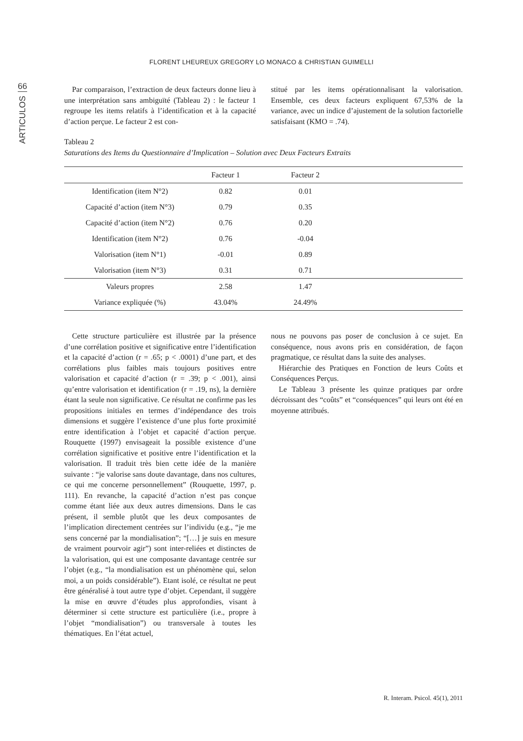FLORENT LHEUREUX GREGORY LO MONACO & CHRISTIAN GUIMELLI
66
ARTICULOS
Par comparaison, l’extraction de deux facteurs donne lieu à une interprétation sans ambiguïté (Tableau 2) : le facteur 1 regroupe les items relatifs à l’identification et à la capacité d’action perçue. Le facteur 2 est con-
stitué par les items opérationnalisant la valorisation. Ensemble, ces deux facteurs expliquent 67,53% de la variance, avec un indice d’ajustement de la solution factorielle satisfaisant (KMO = .74).
Tableau 2
Saturations des Items du Questionnaire d’Implication – Solution avec Deux Facteurs Extraits
| | Facteur 1 | Facteur 2 | |
| --- | --- | --- | --- |
| Identification (item N°2) | 0.82 | 0.01 | |
| Capacité d’action (item N°3) | 0.79 | 0.35 | |
| Capacité d’action (item N°2) | 0.76 | 0.20 | |
| Identification (item N°2) | 0.76 | -0.04 | |
| Valorisation (item N°1) | -0.01 | 0.89 | |
| Valorisation (item N°3) | 0.31 | 0.71 | |
| Valeurs propres | 2.58 | 1.47 | |
| Variance expliquée (%) | 43.04% | 24.49% | |
Cette structure particulière est illustrée par la présence d’une corrélation positive et significative entre l’identification et la capacité d’action (r = .65; p < .0001) d’une part, et des corrélations plus faibles mais toujours positives entre valorisation et capacité d’action (r = .39; p < .001), ainsi qu’entre valorisation et identification (r = .19, ns), la dernière étant la seule non significative. Ce résultat ne confirme pas les propositions initiales en termes d’indépendance des trois dimensions et suggère l’existence d’une plus forte proximité entre identification à l’objet et capacité d’action perçue. Rouquette (1997) envisageait la possible existence d’une corrélation significative et positive entre l’identification et la valorisation. Il traduit très bien cette idée de la manière suivante : “je valorise sans doute davantage, dans nos cultures, ce qui me concerne personnellement” (Rouquette, 1997, p. 111). En revanche, la capacité d’action n’est pas conçue comme étant liée aux deux autres dimensions. Dans le cas présent, il semble plutôt que les deux composantes de l’implication directement centrées sur l’individu (e.g., “je me sens concerné par la mondialisation”; “[…] je suis en mesure de vraiment pourvoir agir”) sont inter-reliées et distinctes de la valorisation, qui est une composante davantage centrée sur l’objet (e.g., “la mondialisation est un phénomène qui, selon moi, a un poids considérable”). Etant isolé, ce résultat ne peut être généralisé à tout autre type d’objet. Cependant, il suggère la mise en œuvre d’études plus approfondies, visant à déterminer si cette structure est particulière (i.e., propre à l’objet “mondialisation”) ou transversale à toutes les thématiques. En l’état actuel,
nous ne pouvons pas poser de conclusion à ce sujet. En conséquence, nous avons pris en considération, de façon pragmatique, ce résultat dans la suite des analyses.
Hiérarchie des Pratiques en Fonction de leurs Coûts et Conséquences Perçus.
Le Tableau 3 présente les quinze pratiques par ordre décroissant des “coûts” et “conséquences” qui leurs ont été en moyenne attribués.
R. Interam. Psicol. 45(1), 2011